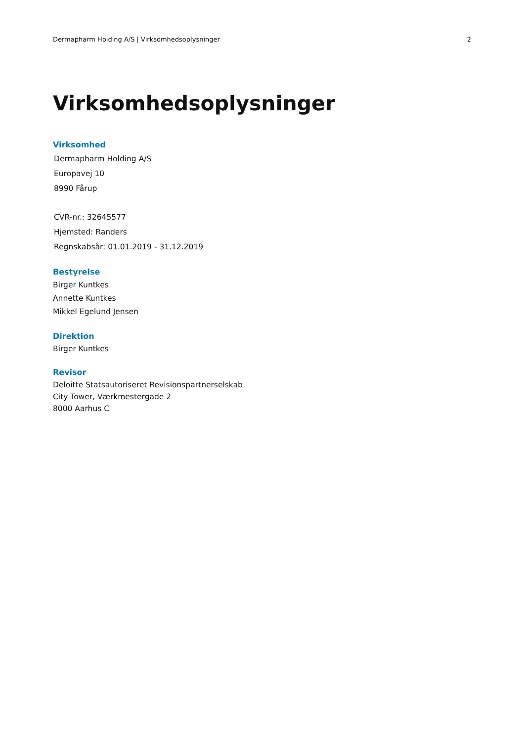Dermapharm Holding A/S | Virksomhedsoplysninger 2
Virksomhedsoplysninger
Virksomhed
Dermapharm Holding A/S
Europavej 10
8990 Fårup
CVR-nr.: 32645577
Hjemsted: Randers
Regnskabsår: 01.01.2019 - 31.12.2019
Bestyrelse
Birger Kuntkes
Annette Kuntkes
Mikkel Egelund Jensen
Direktion
Birger Kuntkes
Revisor
Deloitte Statsautoriseret Revisionspartnerselskab
City Tower, Værkmestergade 2
8000 Aarhus C